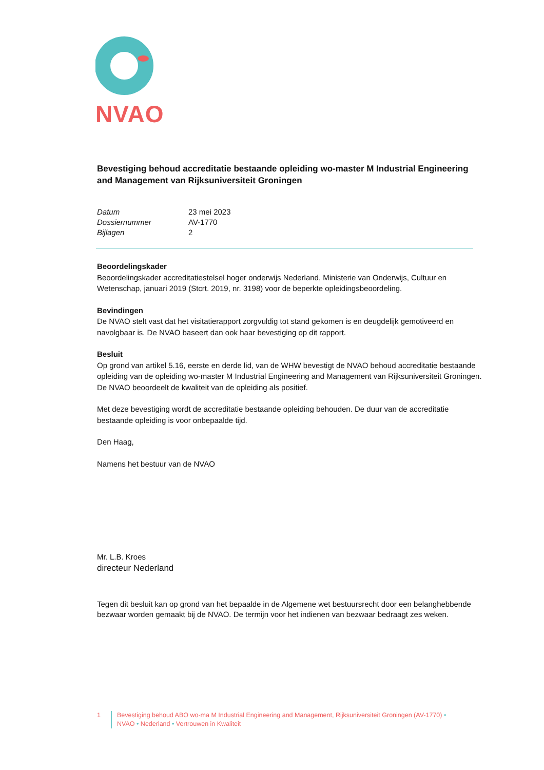NVAO
Bevestiging behoud accreditatie bestaande opleiding wo-master M Industrial Engineering and Management van Rijksuniversiteit Groningen
| Datum | 23 mei 2023 |
| Dossiernummer | AV-1770 |
| Bijlagen | 2 |
Beoordelingskader
Beoordelingskader accreditatiestelsel hoger onderwijs Nederland, Ministerie van Onderwijs, Cultuur en Wetenschap, januari 2019 (Stcrt. 2019, nr. 3198) voor de beperkte opleidingsbeoordeling.
Bevindingen
De NVAO stelt vast dat het visitatierapport zorgvuldig tot stand gekomen is en deugdelijk gemotiveerd en navolgbaar is. De NVAO baseert dan ook haar bevestiging op dit rapport.
Besluit
Op grond van artikel 5.16, eerste en derde lid, van de WHW bevestigt de NVAO behoud accreditatie bestaande opleiding van de opleiding wo-master M Industrial Engineering and Management van Rijksuniversiteit Groningen. De NVAO beoordeelt de kwaliteit van de opleiding als positief.
Met deze bevestiging wordt de accreditatie bestaande opleiding behouden. De duur van de accreditatie bestaande opleiding is voor onbepaalde tijd.
Den Haag,
Namens het bestuur van de NVAO
Mr. L.B. Kroes
directeur Nederland
Tegen dit besluit kan op grond van het bepaalde in de Algemene wet bestuursrecht door een belanghebbende bezwaar worden gemaakt bij de NVAO. De termijn voor het indienen van bezwaar bedraagt zes weken.
1 Bevestiging behoud ABO wo-ma M Industrial Engineering and Management, Rijksuniversiteit Groningen (AV-1770) •
NVAO • Nederland • Vertrouwen in Kwaliteit